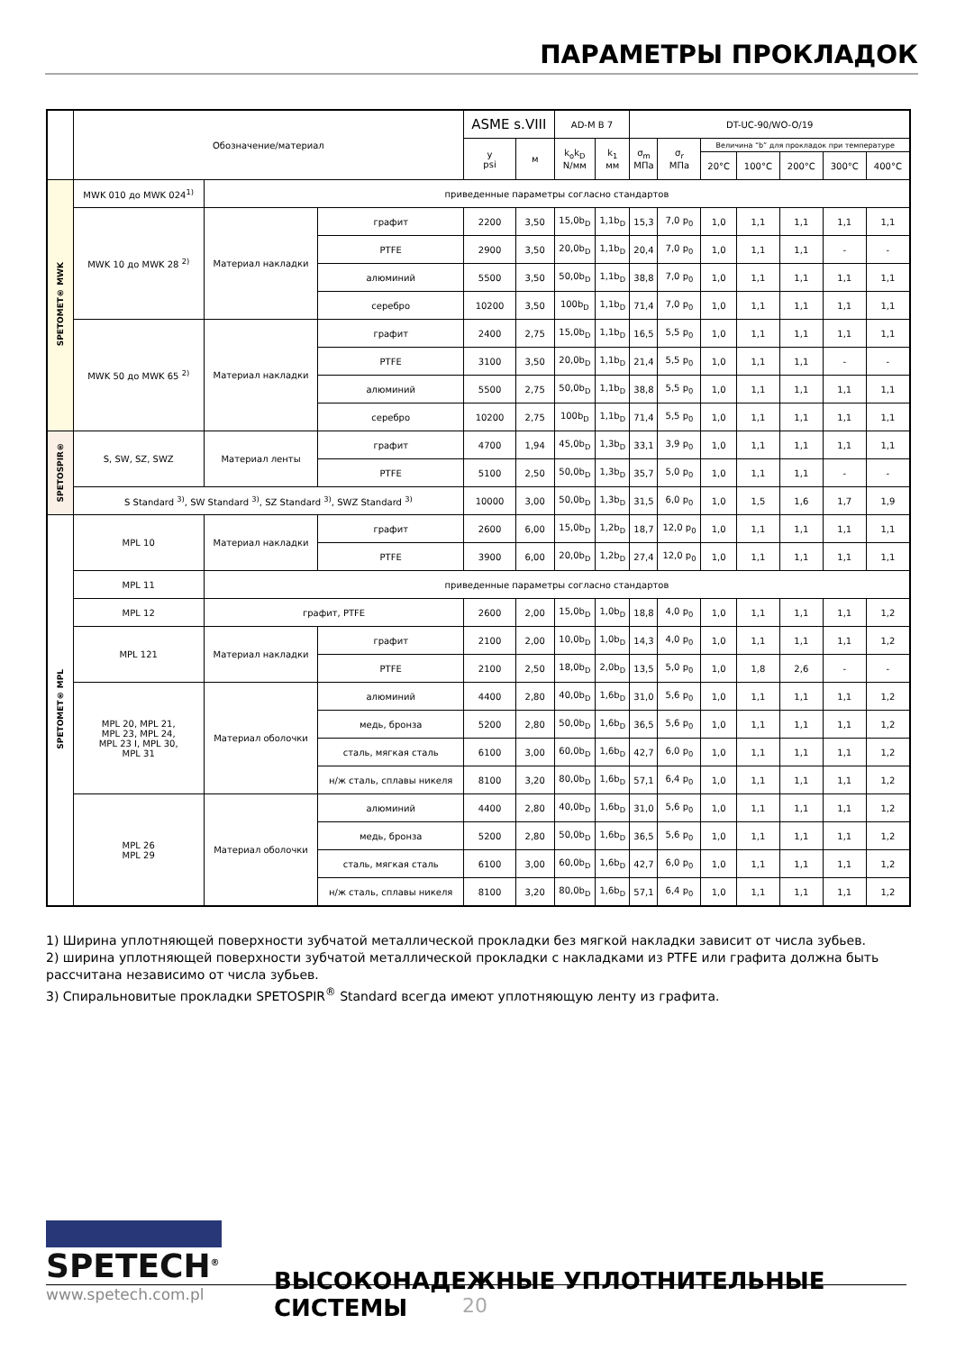ПАРАМЕТРЫ ПРОКЛАДОК
| | Обозначение/материал | | | ASME s.VIII | | AD-M B 7 | | DT-UC-90/WO-O/19 | | | | | | |
| --- | --- | --- | --- | --- | --- | --- | --- | --- | --- | --- | --- | --- | --- | --- |
| | | | | y psi | м | k<sub>o</sub>k<sub>D</sub> N/мм | k<sub>1</sub> мм | σ<sub>m</sub> МПа | σ<sub>r</sub> МПа | Величина “b” для прокладок при температуре | | | | |
| | | | | | | | | | | 20°C | 100°C | 200°C | 300°C | 400°C |
| SPETOMET® MWK | MWK 010 до MWK 024<sup>1)</sup> | приведенные параметры согласно стандартов | | | | | | | | | | | | |
| | MWK 10 до MWK 28 <sup>2)</sup> | Материал накладки | графит | 2200 | 3,50 | 15,0b<sub>D</sub> | 1,1b<sub>D</sub> | 15,3 | 7,0 p<sub>0</sub> | 1,0 | 1,1 | 1,1 | 1,1 | 1,1 |
| | | | PTFE | 2900 | 3,50 | 20,0b<sub>D</sub> | 1,1b<sub>D</sub> | 20,4 | 7,0 p<sub>0</sub> | 1,0 | 1,1 | 1,1 | - | - |
| | | | алюминий | 5500 | 3,50 | 50,0b<sub>D</sub> | 1,1b<sub>D</sub> | 38,8 | 7,0 p<sub>0</sub> | 1,0 | 1,1 | 1,1 | 1,1 | 1,1 |
| | | | серебро | 10200 | 3,50 | 100b<sub>D</sub> | 1,1b<sub>D</sub> | 71,4 | 7,0 p<sub>0</sub> | 1,0 | 1,1 | 1,1 | 1,1 | 1,1 |
| | MWK 50 до MWK 65 <sup>2)</sup> | Материал накладки | графит | 2400 | 2,75 | 15,0b<sub>D</sub> | 1,1b<sub>D</sub> | 16,5 | 5,5 p<sub>0</sub> | 1,0 | 1,1 | 1,1 | 1,1 | 1,1 |
| | | | PTFE | 3100 | 3,50 | 20,0b<sub>D</sub> | 1,1b<sub>D</sub> | 21,4 | 5,5 p<sub>0</sub> | 1,0 | 1,1 | 1,1 | - | - |
| | | | алюминий | 5500 | 2,75 | 50,0b<sub>D</sub> | 1,1b<sub>D</sub> | 38,8 | 5,5 p<sub>0</sub> | 1,0 | 1,1 | 1,1 | 1,1 | 1,1 |
| | | | серебро | 10200 | 2,75 | 100b<sub>D</sub> | 1,1b<sub>D</sub> | 71,4 | 5,5 p<sub>0</sub> | 1,0 | 1,1 | 1,1 | 1,1 | 1,1 |
| SPETOSPIR® | S, SW, SZ, SWZ | Материал ленты | графит | 4700 | 1,94 | 45,0b<sub>D</sub> | 1,3b<sub>D</sub> | 33,1 | 3,9 p<sub>0</sub> | 1,0 | 1,1 | 1,1 | 1,1 | 1,1 |
| | | | PTFE | 5100 | 2,50 | 50,0b<sub>D</sub> | 1,3b<sub>D</sub> | 35,7 | 5,0 p<sub>0</sub> | 1,0 | 1,1 | 1,1 | - | - |
| | S Standard <sup>3)</sup>, SW Standard <sup>3)</sup>, SZ Standard <sup>3)</sup>, SWZ Standard <sup>3)</sup> | | | 10000 | 3,00 | 50,0b<sub>D</sub> | 1,3b<sub>D</sub> | 31,5 | 6,0 p<sub>0</sub> | 1,0 | 1,5 | 1,6 | 1,7 | 1,9 |
| SPETOMET® MPL | MPL 10 | Материал накладки | графит | 2600 | 6,00 | 15,0b<sub>D</sub> | 1,2b<sub>D</sub> | 18,7 | 12,0 p<sub>0</sub> | 1,0 | 1,1 | 1,1 | 1,1 | 1,1 |
| | | | PTFE | 3900 | 6,00 | 20,0b<sub>D</sub> | 1,2b<sub>D</sub> | 27,4 | 12,0 p<sub>0</sub> | 1,0 | 1,1 | 1,1 | 1,1 | 1,1 |
| | MPL 11 | приведенные параметры согласно стандартов | | | | | | | | | | | | |
| | MPL 12 | графит, PTFE | | 2600 | 2,00 | 15,0b<sub>D</sub> | 1,0b<sub>D</sub> | 18,8 | 4,0 p<sub>0</sub> | 1,0 | 1,1 | 1,1 | 1,1 | 1,2 |
| | MPL 121 | Материал накладки | графит | 2100 | 2,00 | 10,0b<sub>D</sub> | 1,0b<sub>D</sub> | 14,3 | 4,0 p<sub>0</sub> | 1,0 | 1,1 | 1,1 | 1,1 | 1,2 |
| | | | PTFE | 2100 | 2,50 | 18,0b<sub>D</sub> | 2,0b<sub>D</sub> | 13,5 | 5,0 p<sub>0</sub> | 1,0 | 1,8 | 2,6 | - | - |
| | MPL 20, MPL 21, MPL 23, MPL 24, MPL 23 I, MPL 30, MPL 31 | Материал оболочки | алюминий | 4400 | 2,80 | 40,0b<sub>D</sub> | 1,6b<sub>D</sub> | 31,0 | 5,6 p<sub>0</sub> | 1,0 | 1,1 | 1,1 | 1,1 | 1,2 |
| | | | медь, бронза | 5200 | 2,80 | 50,0b<sub>D</sub> | 1,6b<sub>D</sub> | 36,5 | 5,6 p<sub>0</sub> | 1,0 | 1,1 | 1,1 | 1,1 | 1,2 |
| | | | сталь, мягкая сталь | 6100 | 3,00 | 60,0b<sub>D</sub> | 1,6b<sub>D</sub> | 42,7 | 6,0 p<sub>0</sub> | 1,0 | 1,1 | 1,1 | 1,1 | 1,2 |
| | | | н/ж сталь, сплавы никеля | 8100 | 3,20 | 80,0b<sub>D</sub> | 1,6b<sub>D</sub> | 57,1 | 6,4 p<sub>0</sub> | 1,0 | 1,1 | 1,1 | 1,1 | 1,2 |
| | MPL 26 MPL 29 | Материал оболочки | алюминий | 4400 | 2,80 | 40,0b<sub>D</sub> | 1,6b<sub>D</sub> | 31,0 | 5,6 p<sub>0</sub> | 1,0 | 1,1 | 1,1 | 1,1 | 1,2 |
| | | | медь, бронза | 5200 | 2,80 | 50,0b<sub>D</sub> | 1,6b<sub>D</sub> | 36,5 | 5,6 p<sub>0</sub> | 1,0 | 1,1 | 1,1 | 1,1 | 1,2 |
| | | | сталь, мягкая сталь | 6100 | 3,00 | 60,0b<sub>D</sub> | 1,6b<sub>D</sub> | 42,7 | 6,0 p<sub>0</sub> | 1,0 | 1,1 | 1,1 | 1,1 | 1,2 |
| | | | н/ж сталь, сплавы никеля | 8100 | 3,20 | 80,0b<sub>D</sub> | 1,6b<sub>D</sub> | 57,1 | 6,4 p<sub>0</sub> | 1,0 | 1,1 | 1,1 | 1,1 | 1,2 |
1) Ширина уплотняющей поверхности зубчатой металлической прокладки без мягкой накладки зависит от числа зубьев.
2) ширина уплотняющей поверхности зубчатой металлической прокладки с накладками из PTFE или графита должна быть рассчитана независимо от числа зубьев.
3) Спиральновитые прокладки SPETOSPIR<sup>®</sup> Standard всегда имеют уплотняющую ленту из графита.
SPETECH<sup>®</sup>
ВЫСОКОНАДЕЖНЫЕ УПЛОТНИТЕЛЬНЫЕ СИСТЕМЫ
www.spetech.com.pl
20